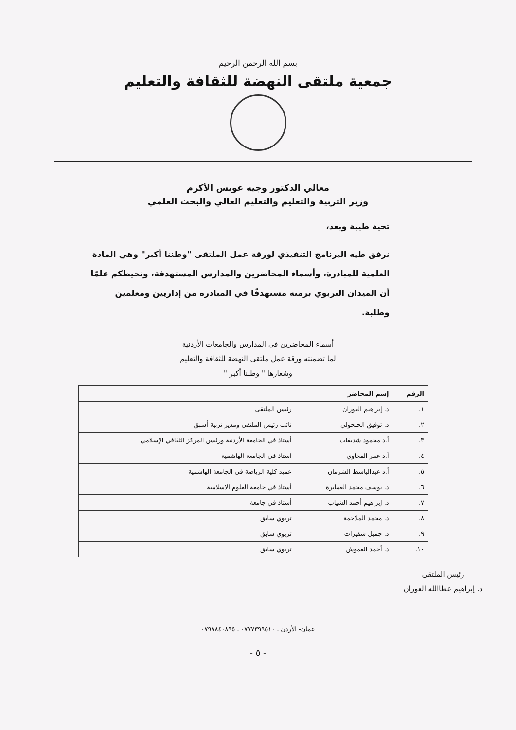بسم الله الرحمن الرحيم
جمعية ملتقى النهضة للثقافة والتعليم
معالي الدكتور وجيه عويس الأكرم
وزير التربية والتعليم والتعليم العالي والبحث العلمي
تحية طيبة وبعد،
نرفق طيه البرنامج التنفيذي لورقة عمل الملتقى "وطننا أكبر" وهي المادة العلمية للمبادرة، وأسماء المحاضرين والمدارس المستهدفة، ونحيطكم علمًا أن الميدان التربوي برمته مستهدفًا في المبادرة من إداريين ومعلمين وطلبة.
أسماء المحاضرين في المدارس والجامعات الأردنية
لما تضمنته ورقة عمل ملتقى النهضة للثقافة والتعليم
وشعارها " وطننا أكبر "
| الرقم | إسم المحاضر | |
| --- | --- | --- |
| ١. | د. إبراهيم العوران | رئيس الملتقى |
| ٢. | د. توفيق الحلحولي | نائب رئيس الملتقى ومدير تربية أسبق |
| ٣. | أ.د محمود شديفات | أستاذ في الجامعة الأردنية ورئيس المركز الثقافي الإسلامي |
| ٤. | أ.د عمر الفجاوي | استاذ في الجامعة الهاشمية |
| ٥. | أ.د عبدالباسط الشرمان | عميد كلية الرياضة في الجامعة الهاشمية |
| ٦. | د. يوسف محمد العمايرة | أستاذ في جامعة العلوم الاسلامية |
| ٧. | د. إبراهيم أحمد الشياب | أستاذ في جامعة |
| ٨. | د. محمد الملاحمة | تربوي سابق |
| ٩. | د. جميل شقيرات | تربوي سابق |
| ١٠. | د. أحمد العموش | تربوي سابق |
رئيس الملتقى
د. إبراهيم عطاالله العوران
عمان- الأردن ـ ٠٧٧٧٣٩٩٥١٠ ـ ٠٧٩٧٨٤٠٨٩٥
- ٥ -